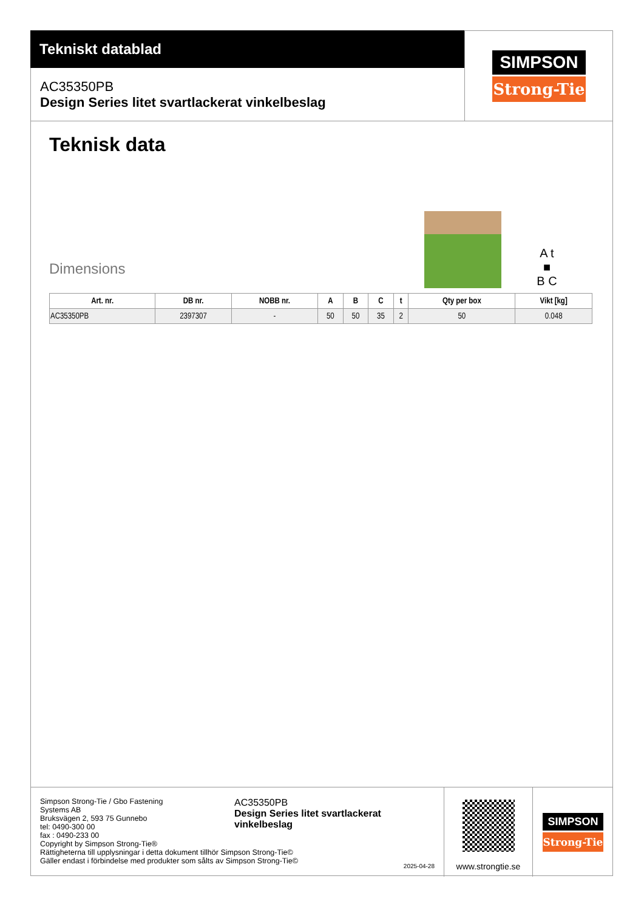Tekniskt datablad
AC35350PB
Design Series litet svartlackerat vinkelbeslag
SIMPSON
Strong-Tie
Teknisk data
Dimensions
A t
■
B C
| Art. nr. | DB nr. | NOBB nr. | A | B | C | t | Qty per box | Vikt [kg] |
| --- | --- | --- | --- | --- | --- | --- | --- | --- |
| AC35350PB | 2397307 | - | 50 | 50 | 35 | 2 | 50 | 0.048 |
Simpson Strong-Tie / Gbo Fastening
Systems AB
Bruksvägen 2, 593 75 Gunnebo
tel: 0490-300 00
fax : 0490-233 00
Copyright by Simpson Strong-Tie®
Rättigheterna till upplysningar i detta dokument tillhör Simpson Strong-Tie©
Gäller endast i förbindelse med produkter som sålts av Simpson Strong-Tie©
AC35350PB
Design Series litet svartlackerat
vinkelbeslag
2025-04-28
www.strongtie.se
SIMPSON
Strong-Tie